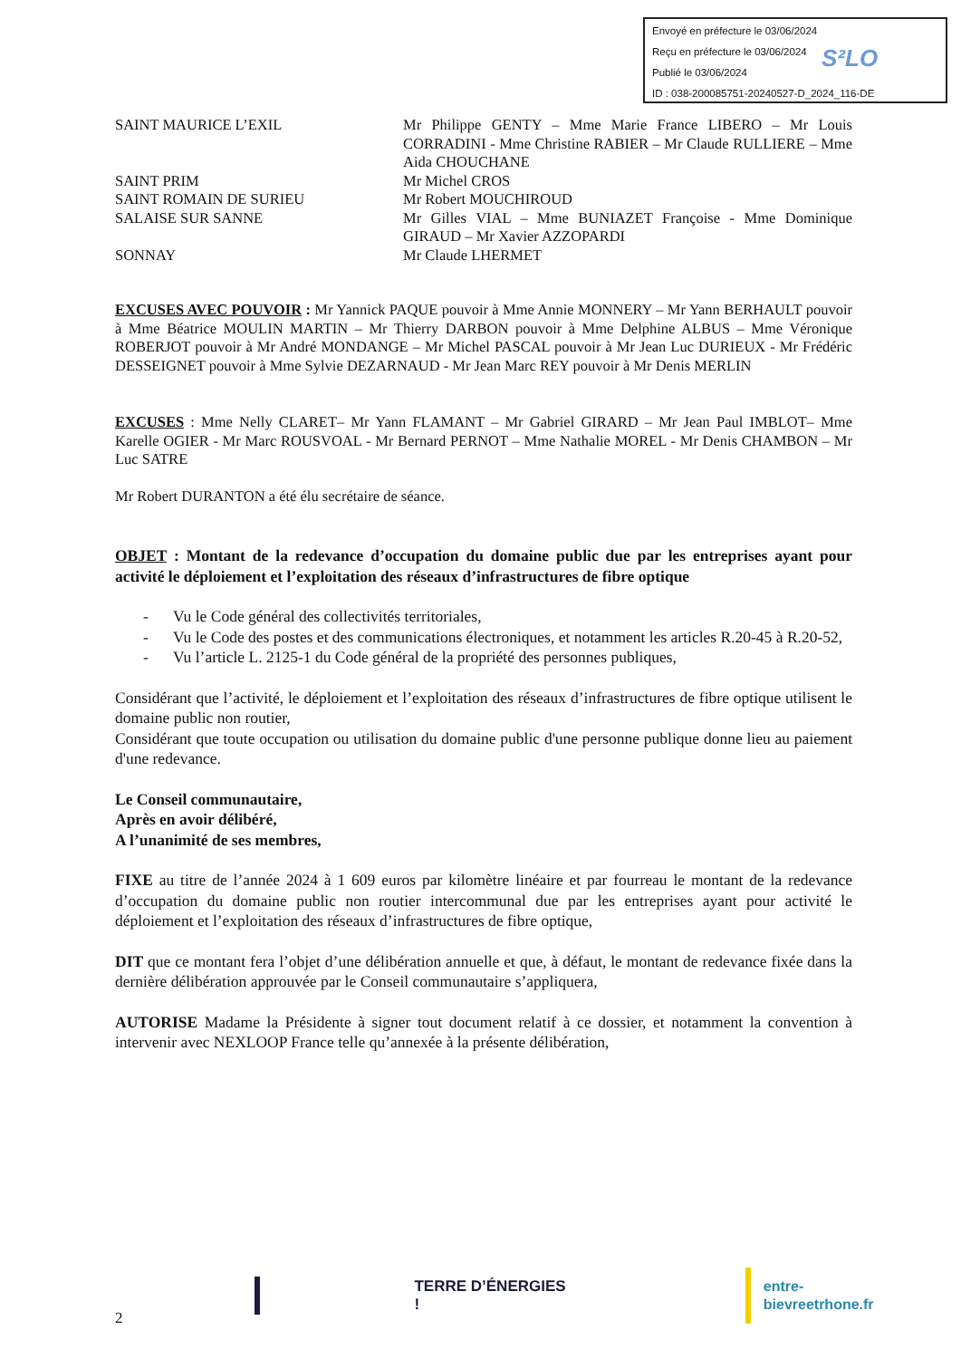Envoyé en préfecture le 03/06/2024
Reçu en préfecture le 03/06/2024
Publié le 03/06/2024
ID : 038-200085751-20240527-D_2024_116-DE
S²LO
SAINT MAURICE L’EXIL Mr Philippe GENTY – Mme Marie France LIBERO – Mr Louis CORRADINI - Mme Christine RABIER – Mr Claude RULLIERE – Mme Aida CHOUCHANE
SAINT PRIM Mr Michel CROS
SAINT ROMAIN DE SURIEU Mr Robert MOUCHIROUD
SALAISE SUR SANNE Mr Gilles VIAL – Mme BUNIAZET Françoise - Mme Dominique GIRAUD – Mr Xavier AZZOPARDI
SONNAY Mr Claude LHERMET
EXCUSES AVEC POUVOIR : Mr Yannick PAQUE pouvoir à Mme Annie MONNERY – Mr Yann BERHAULT pouvoir à Mme Béatrice MOULIN MARTIN – Mr Thierry DARBON pouvoir à Mme Delphine ALBUS – Mme Véronique ROBERJOT pouvoir à Mr André MONDANGE – Mr Michel PASCAL pouvoir à Mr Jean Luc DURIEUX - Mr Frédéric DESSEIGNET pouvoir à Mme Sylvie DEZARNAUD - Mr Jean Marc REY pouvoir à Mr Denis MERLIN
EXCUSES : Mme Nelly CLARET– Mr Yann FLAMANT – Mr Gabriel GIRARD – Mr Jean Paul IMBLOT– Mme Karelle OGIER - Mr Marc ROUSVOAL - Mr Bernard PERNOT – Mme Nathalie MOREL - Mr Denis CHAMBON – Mr Luc SATRE
Mr Robert DURANTON a été élu secrétaire de séance.
OBJET : Montant de la redevance d’occupation du domaine public due par les entreprises ayant pour activité le déploiement et l’exploitation des réseaux d’infrastructures de fibre optique
- Vu le Code général des collectivités territoriales,
- Vu le Code des postes et des communications électroniques, et notamment les articles R.20-45 à R.20-52,
- Vu l’article L. 2125-1 du Code général de la propriété des personnes publiques,
Considérant que l’activité, le déploiement et l’exploitation des réseaux d’infrastructures de fibre optique utilisent le domaine public non routier,
Considérant que toute occupation ou utilisation du domaine public d'une personne publique donne lieu au paiement d'une redevance.
Le Conseil communautaire,
Après en avoir délibéré,
A l’unanimité de ses membres,
FIXE au titre de l’année 2024 à 1 609 euros par kilomètre linéaire et par fourreau le montant de la redevance d’occupation du domaine public non routier intercommunal due par les entreprises ayant pour activité le déploiement et l’exploitation des réseaux d’infrastructures de fibre optique,
DIT que ce montant fera l’objet d’une délibération annuelle et que, à défaut, le montant de redevance fixée dans la dernière délibération approuvée par le Conseil communautaire s’appliquera,
AUTORISE Madame la Présidente à signer tout document relatif à ce dossier, et notamment la convention à intervenir avec NEXLOOP France telle qu’annexée à la présente délibération,
2 TERRE D’ÉNERGIES ! entre-bievreetrhone.fr